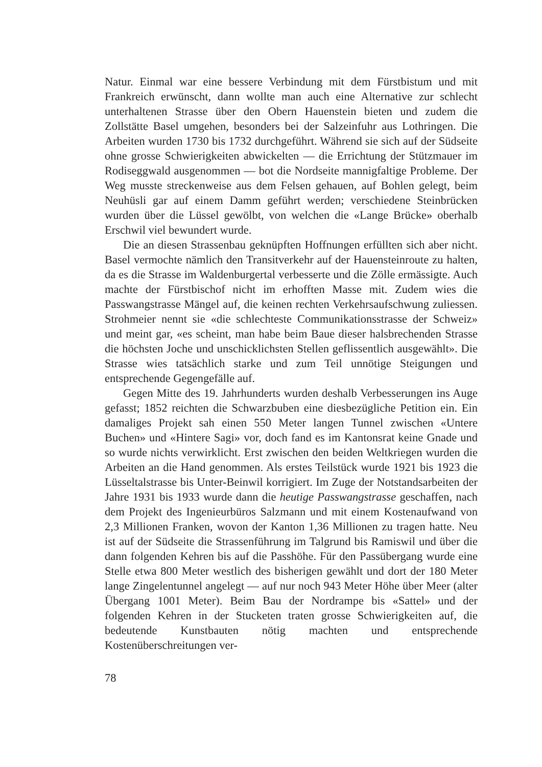Natur. Einmal war eine bessere Verbindung mit dem Fürstbistum und mit Frankreich erwünscht, dann wollte man auch eine Alternative zur schlecht unterhaltenen Strasse über den Obern Hauenstein bieten und zudem die Zollstätte Basel umgehen, besonders bei der Salzeinfuhr aus Lothringen. Die Arbeiten wurden 1730 bis 1732 durchgeführt. Während sie sich auf der Südseite ohne grosse Schwierigkeiten abwickelten — die Errichtung der Stützmauer im Rodiseggwald ausgenommen — bot die Nordseite mannigfaltige Probleme. Der Weg musste streckenweise aus dem Felsen gehauen, auf Bohlen gelegt, beim Neuhüsli gar auf einem Damm geführt werden; verschiedene Steinbrücken wurden über die Lüssel gewölbt, von welchen die «Lange Brücke» oberhalb Erschwil viel bewundert wurde.
Die an diesen Strassenbau geknüpften Hoffnungen erfüllten sich aber nicht. Basel vermochte nämlich den Transitverkehr auf der Hauensteinroute zu halten, da es die Strasse im Waldenburgertal verbesserte und die Zölle ermässigte. Auch machte der Fürstbischof nicht im erhofften Masse mit. Zudem wies die Passwangstrasse Mängel auf, die keinen rechten Verkehrsaufschwung zuliessen. Strohmeier nennt sie «die schlechteste Communikationsstrasse der Schweiz» und meint gar, «es scheint, man habe beim Baue dieser halsbrechenden Strasse die höchsten Joche und unschicklichsten Stellen geflissentlich ausgewählt». Die Strasse wies tatsächlich starke und zum Teil unnötige Steigungen und entsprechende Gegengefälle auf.
Gegen Mitte des 19. Jahrhunderts wurden deshalb Verbesserungen ins Auge gefasst; 1852 reichten die Schwarzbuben eine diesbezügliche Petition ein. Ein damaliges Projekt sah einen 550 Meter langen Tunnel zwischen «Untere Buchen» und «Hintere Sagi» vor, doch fand es im Kantonsrat keine Gnade und so wurde nichts verwirklicht. Erst zwischen den beiden Weltkriegen wurden die Arbeiten an die Hand genommen. Als erstes Teilstück wurde 1921 bis 1923 die Lüsseltalstrasse bis Unter-Beinwil korrigiert. Im Zuge der Notstandsarbeiten der Jahre 1931 bis 1933 wurde dann die heutige Passwangstrasse geschaffen, nach dem Projekt des Ingenieurbüros Salzmann und mit einem Kostenaufwand von 2,3 Millionen Franken, wovon der Kanton 1,36 Millionen zu tragen hatte. Neu ist auf der Südseite die Strassenführung im Talgrund bis Ramiswil und über die dann folgenden Kehren bis auf die Passhöhe. Für den Passübergang wurde eine Stelle etwa 800 Meter westlich des bisherigen gewählt und dort der 180 Meter lange Zingelentunnel angelegt — auf nur noch 943 Meter Höhe über Meer (alter Übergang 1001 Meter). Beim Bau der Nordrampe bis «Sattel» und der folgenden Kehren in der Stucketen traten grosse Schwierigkeiten auf, die bedeutende Kunstbauten nötig machten und entsprechende Kostenüberschreitungen ver-
78